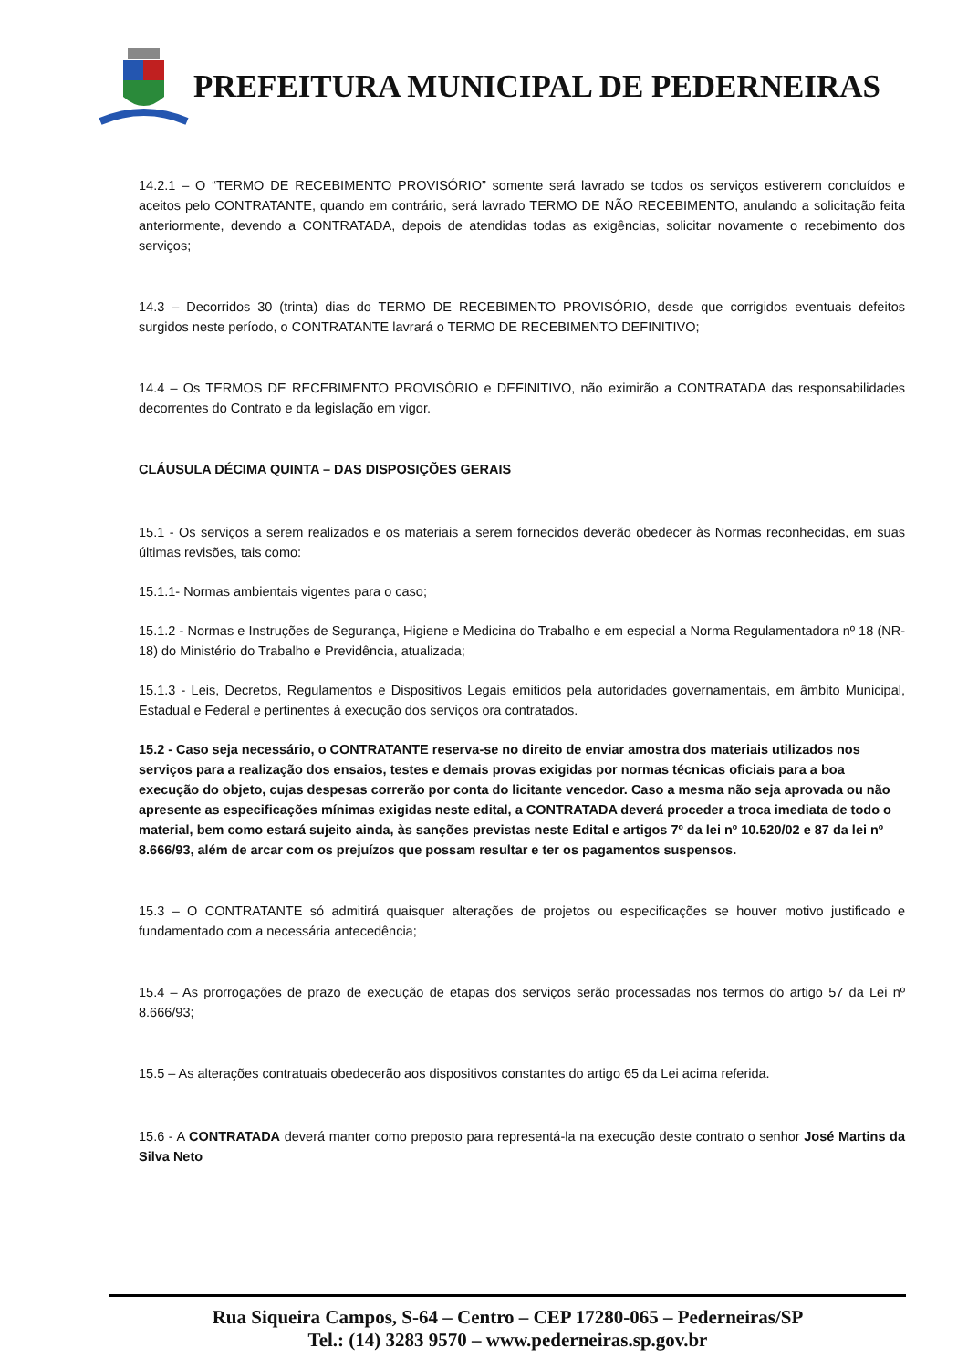PREFEITURA MUNICIPAL DE PEDERNEIRAS
14.2.1 – O “TERMO DE RECEBIMENTO PROVISÓRIO” somente será lavrado se todos os serviços estiverem concluídos e aceitos pelo CONTRATANTE, quando em contrário, será lavrado TERMO DE NÃO RECEBIMENTO, anulando a solicitação feita anteriormente, devendo a CONTRATADA, depois de atendidas todas as exigências, solicitar novamente o recebimento dos serviços;
14.3 – Decorridos 30 (trinta) dias do TERMO DE RECEBIMENTO PROVISÓRIO, desde que corrigidos eventuais defeitos surgidos neste período, o CONTRATANTE lavrará o TERMO DE RECEBIMENTO DEFINITIVO;
14.4 – Os TERMOS DE RECEBIMENTO PROVISÓRIO e DEFINITIVO, não eximirão a CONTRATADA das responsabilidades decorrentes do Contrato e da legislação em vigor.
CLÁUSULA DÉCIMA QUINTA – DAS DISPOSIÇÕES GERAIS
15.1 - Os serviços a serem realizados e os materiais a serem fornecidos deverão obedecer às Normas reconhecidas, em suas últimas revisões, tais como:
15.1.1- Normas ambientais vigentes para o caso;
15.1.2 - Normas e Instruções de Segurança, Higiene e Medicina do Trabalho e em especial a Norma Regulamentadora nº 18 (NR-18) do Ministério do Trabalho e Previdência, atualizada;
15.1.3 - Leis, Decretos, Regulamentos e Dispositivos Legais emitidos pela autoridades governamentais, em âmbito Municipal, Estadual e Federal e pertinentes à execução dos serviços ora contratados.
15.2 - Caso seja necessário, o CONTRATANTE reserva-se no direito de enviar amostra dos materiais utilizados nos serviços para a realização dos ensaios, testes e demais provas exigidas por normas técnicas oficiais para a boa execução do objeto, cujas despesas correrão por conta do licitante vencedor. Caso a mesma não seja aprovada ou não apresente as especificações mínimas exigidas neste edital, a CONTRATADA deverá proceder a troca imediata de todo o material, bem como estará sujeito ainda, às sanções previstas neste Edital e artigos 7º da lei nº 10.520/02 e 87 da lei nº 8.666/93, além de arcar com os prejuízos que possam resultar e ter os pagamentos suspensos.
15.3 – O CONTRATANTE só admitirá quaisquer alterações de projetos ou especificações se houver motivo justificado e fundamentado com a necessária antecedência;
15.4 – As prorrogações de prazo de execução de etapas dos serviços serão processadas nos termos do artigo 57 da Lei nº 8.666/93;
15.5 – As alterações contratuais obedecerão aos dispositivos constantes do artigo 65 da Lei acima referida.
15.6 - A CONTRATADA deverá manter como preposto para representá-la na execução deste contrato o senhor José Martins da Silva Neto
Rua Siqueira Campos, S-64 – Centro – CEP 17280-065 – Pederneiras/SP
Tel.: (14) 3283 9570 – www.pederneiras.sp.gov.br